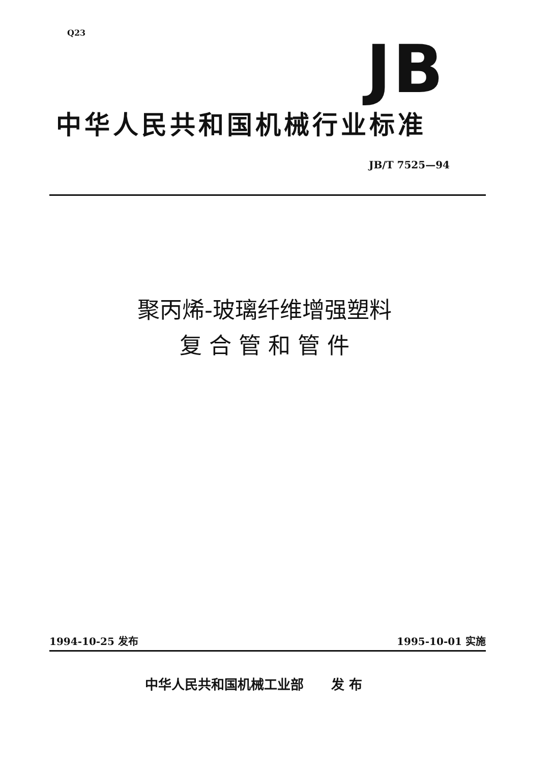Q23 JB
中华人民共和国机械行业标准
JB/T 7525—94
聚丙烯-玻璃纤维增强塑料
复 合 管 和 管 件
1994-10-25 发布 1995-10-01 实施
中华人民共和国机械工业部 发 布